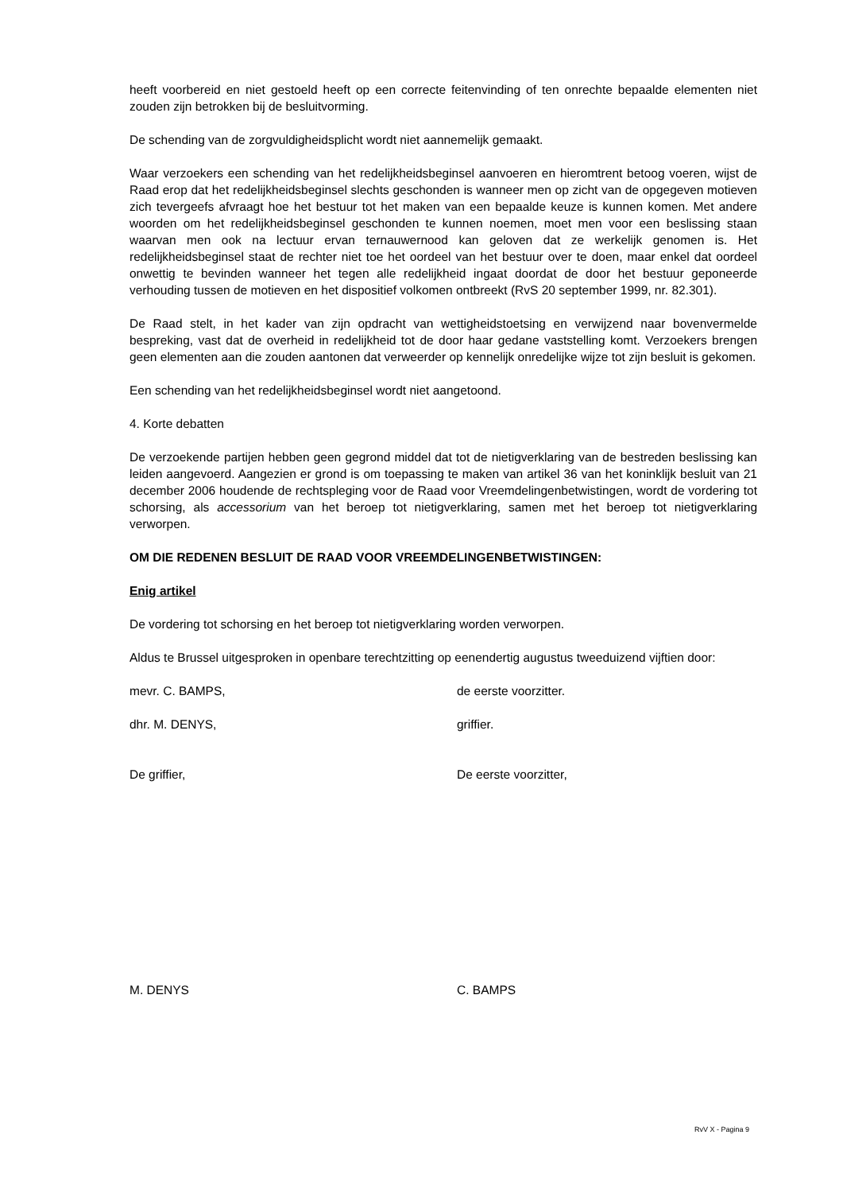heeft voorbereid en niet gestoeld heeft op een correcte feitenvinding of ten onrechte bepaalde elementen niet zouden zijn betrokken bij de besluitvorming.
De schending van de zorgvuldigheidsplicht wordt niet aannemelijk gemaakt.
Waar verzoekers een schending van het redelijkheidsbeginsel aanvoeren en hieromtrent betoog voeren, wijst de Raad erop dat het redelijkheidsbeginsel slechts geschonden is wanneer men op zicht van de opgegeven motieven zich tevergeefs afvraagt hoe het bestuur tot het maken van een bepaalde keuze is kunnen komen. Met andere woorden om het redelijkheidsbeginsel geschonden te kunnen noemen, moet men voor een beslissing staan waarvan men ook na lectuur ervan ternauwernood kan geloven dat ze werkelijk genomen is. Het redelijkheidsbeginsel staat de rechter niet toe het oordeel van het bestuur over te doen, maar enkel dat oordeel onwettig te bevinden wanneer het tegen alle redelijkheid ingaat doordat de door het bestuur geponeerde verhouding tussen de motieven en het dispositief volkomen ontbreekt (RvS 20 september 1999, nr. 82.301).
De Raad stelt, in het kader van zijn opdracht van wettigheidstoetsing en verwijzend naar bovenvermelde bespreking, vast dat de overheid in redelijkheid tot de door haar gedane vaststelling komt. Verzoekers brengen geen elementen aan die zouden aantonen dat verweerder op kennelijk onredelijke wijze tot zijn besluit is gekomen.
Een schending van het redelijkheidsbeginsel wordt niet aangetoond.
4. Korte debatten
De verzoekende partijen hebben geen gegrond middel dat tot de nietigverklaring van de bestreden beslissing kan leiden aangevoerd. Aangezien er grond is om toepassing te maken van artikel 36 van het koninklijk besluit van 21 december 2006 houdende de rechtspleging voor de Raad voor Vreemdelingenbetwistingen, wordt de vordering tot schorsing, als accessorium van het beroep tot nietigverklaring, samen met het beroep tot nietigverklaring verworpen.
OM DIE REDENEN BESLUIT DE RAAD VOOR VREEMDELINGENBETWISTINGEN:
Enig artikel
De vordering tot schorsing en het beroep tot nietigverklaring worden verworpen.
Aldus te Brussel uitgesproken in openbare terechtzitting op eenendertig augustus tweeduizend vijftien door:
mevr. C. BAMPS, de eerste voorzitter.
dhr. M. DENYS, griffier.
De griffier, De eerste voorzitter,
M. DENYS C. BAMPS
RvV X - Pagina 9